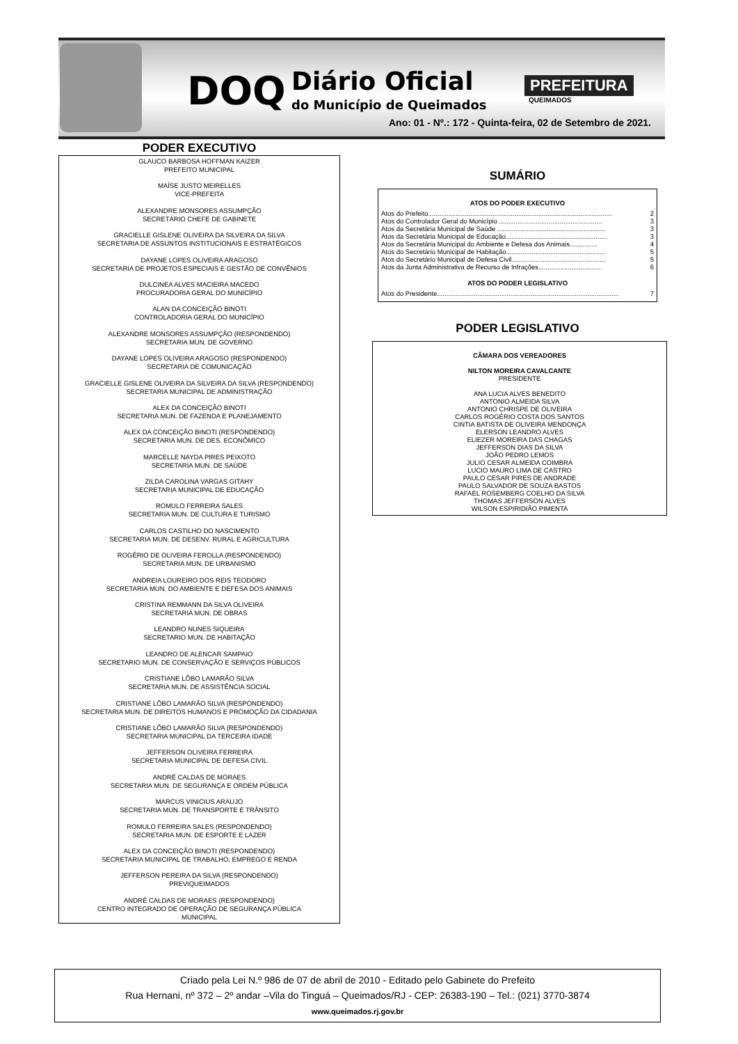DOQ
Diário Oficial
do Município de Queimados
PREFEITURA
QUEIMADOS
Ano: 01 - Nº.: 172 - Quinta-feira, 02 de Setembro de 2021.
PODER EXECUTIVO
GLAUCO BARBOSA HOFFMAN KAIZER
PREFEITO MUNICIPAL
MAÍSE JUSTO MEIRELLES
VICE-PREFEITA
ALEXANDRE MONSORES ASSUMPÇÃO
SECRETÁRIO CHEFE DE GABINETE
GRACIELLE GISLENE OLIVEIRA DA SILVEIRA DA SILVA
SECRETARIA DE ASSUNTOS INSTITUCIONAIS E ESTRATÉGICOS
DAYANE LOPES OLIVEIRA ARAGOSO
SECRETARIA DE PROJETOS ESPECIAIS E GESTÃO DE CONVÊNIOS
DULCINEA ALVES MACIEIRA MACEDO
PROCURADORIA GERAL DO MUNICÍPIO
ALAN DA CONCEIÇÃO BINOTI
CONTROLADORIA GERAL DO MUNICÍPIO
ALEXANDRE MONSORES ASSUMPÇÃO (RESPONDENDO)
SECRETARIA MUN. DE GOVERNO
DAYANE LOPES OLIVEIRA ARAGOSO (RESPONDENDO)
SECRETARIA DE COMUNICAÇÃO
GRACIELLE GISLENE OLIVEIRA DA SILVEIRA DA SILVA (RESPONDENDO)
SECRETARIA MUNICIPAL DE ADMINISTRAÇÃO
ALEX DA CONCEIÇÃO BINOTI
SECRETARIA MUN. DE FAZENDA E PLANEJAMENTO
ALEX DA CONCEIÇÃO BINOTI (RESPONDENDO)
SECRETARIA MUN. DE DES. ECONÔMICO
MARCELLE NAYDA PIRES PEIXOTO
SECRETARIA MUN. DE SAÚDE
ZILDA CAROLINA VARGAS GITAHY
SECRETARIA MUNICIPAL DE EDUCAÇÃO
ROMULO FERREIRA SALES
SECRETARIA MUN. DE CULTURA E TURISMO
CARLOS CASTILHO DO NASCIMENTO
SECRETARIA MUN. DE DESENV. RURAL E AGRICULTURA
ROGÉRIO DE OLIVEIRA FEROLLA (RESPONDENDO)
SECRETARIA MUN. DE URBANISMO
ANDREIA LOUREIRO DOS REIS TEODORO
SECRETARIA MUN. DO AMBIENTE E DEFESA DOS ANIMAIS
CRISTINA REMMANN DA SILVA OLIVEIRA
SECRETARIA MUN. DE OBRAS
LEANDRO NUNES SIQUEIRA
SECRETARIO MUN. DE HABITAÇÃO
LEANDRO DE ALENCAR SAMPAIO
SECRETARIO MUN. DE CONSERVAÇÃO E SERVIÇOS PÚBLICOS
CRISTIANE LÔBO LAMARÃO SILVA
SECRETARIA MUN. DE ASSISTÊNCIA SOCIAL
CRISTIANE LÔBO LAMARÃO SILVA (RESPONDENDO)
SECRETARIA MUN. DE DIREITOS HUMANOS E PROMOÇÃO DA CIDADANIA
CRISTIANE LÔBO LAMARÃO SILVA (RESPONDENDO)
SECRETARIA MUNICIPAL DA TERCEIRA IDADE
JEFFERSON OLIVEIRA FERREIRA
SECRETARIA MUNICIPAL DE DEFESA CIVIL
ANDRÉ CALDAS DE MORAES
SECRETARIA MUN. DE SEGURANÇA E ORDEM PÚBLICA
MARCUS VINICIUS ARAUJO
SECRETARIA MUN. DE TRANSPORTE E TRÂNSITO
ROMULO FERREIRA SALES (RESPONDENDO)
SECRETARIA MUN. DE ESPORTE E LAZER
ALEX DA CONCEIÇÃO BINOTI (RESPONDENDO)
SECRETARIA MUNICIPAL DE TRABALHO, EMPREGO E RENDA
JEFFERSON PEREIRA DA SILVA (RESPONDENDO)
PREVIQUEIMADOS
ANDRÉ CALDAS DE MORAES (RESPONDENDO)
CENTRO INTEGRADO DE OPERAÇÃO DE SEGURANÇA PÚBLICA
MUNICIPAL
SUMÁRIO
ATOS DO PODER EXECUTIVO
Atos do Prefeito.................................................................................................... 2
Atos do Controlador Geral do Município ........................................................ 3
Atos da Secretária Municipal de Saúde ........................................................... 3
Atos da Secretária Municipal de Educação....................................................... 3
Atos da Secretária Municipal do Ambiente e Defesa dos Animais............... 4
Atos do Secretário Municipal de Habitação...................................................... 5
Atos do Secretário Municipal de Defesa Civil................................................... 5
Atos da Junta Administrativa de Recurso de Infrações.................................. 6
ATOS DO PODER LEGISLATIVO
Atos do Presidente................................................................................................... 7
PODER LEGISLATIVO
CÂMARA DOS VEREADORES
NILTON MOREIRA CAVALCANTE
PRESIDENTE
ANA LUCIA ALVES BENEDITO
ANTONIO ALMEIDA SILVA
ANTONIO CHRISPE DE OLIVEIRA
CARLOS ROGÉRIO COSTA DOS SANTOS
CINTIA BATISTA DE OLIVEIRA MENDONÇA
ELERSON LEANDRO ALVES
ELIEZER MOREIRA DAS CHAGAS
JEFFERSON DIAS DA SILVA
JOÃO PEDRO LEMOS
JULIO CESAR ALMEIDA COIMBRA
LUCIO MAURO LIMA DE CASTRO
PAULO CESAR PIRES DE ANDRADE
PAULO SALVADOR DE SOUZA BASTOS
RAFAEL ROSEMBERG COELHO DA SILVA
THOMAS JEFFERSON ALVES
WILSON ESPIRIDIÃO PIMENTA
Criado pela Lei N.º 986 de 07 de abril de 2010 - Editado pelo Gabinete do Prefeito
Rua Hernani, nº 372 – 2º andar –Vila do Tinguá – Queimados/RJ - CEP: 26383-190 – Tel.: (021) 3770-3874
www.queimados.rj.gov.br